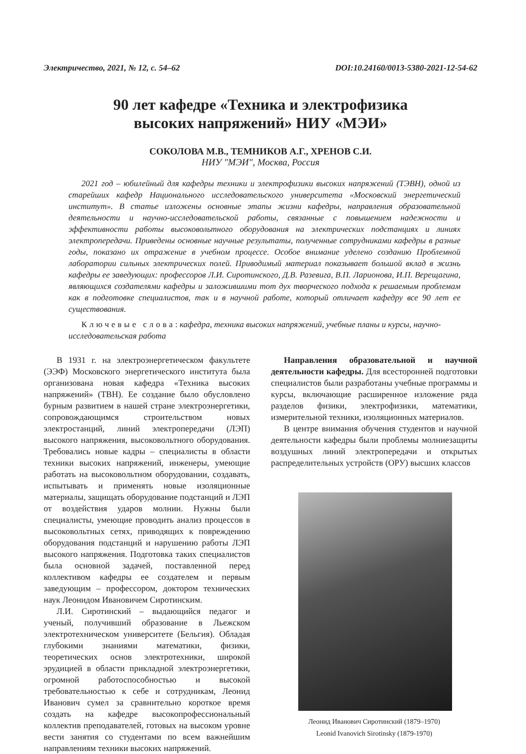Электричество, 2021, № 12, с. 54–62 DOI:10.24160/0013-5380-2021-12-54-62
90 лет кафедре «Техника и электрофизика
высоких напряжений» НИУ «МЭИ»
СОКОЛОВА М.В., ТЕМНИКОВ А.Г., ХРЕНОВ С.И.
НИУ "МЭИ", Москва, Россия
2021 год – юбилейный для кафедры техники и электрофизики высоких напряжений (ТЭВН), одной из старейших кафедр Национального исследовательского университета «Московский энергетический институт». В статье изложены основные этапы жизни кафедры, направления образовательной деятельности и научно-исследовательской работы, связанные с повышением надежности и эффективности работы высоковольтного оборудования на электрических подстанциях и линиях электропередачи. Приведены основные научные результаты, полученные сотрудниками кафедры в разные годы, показано их отражение в учебном процессе. Особое внимание уделено созданию Проблемной лаборатории сильных электрических полей. Приводимый материал показывает большой вклад в жизнь кафедры ее заведующих: профессоров Л.И. Сиротинского, Д.В. Разевига, В.П. Ларионова, И.П. Верещагина, являющихся создателями кафедры и заложившими тот дух творческого подхода к решаемым проблемам как в подготовке специалистов, так и в научной работе, который отличает кафедру все 90 лет ее существования.
Ключевые слова: кафедра, техника высоких напряжений, учебные планы и курсы, научно-исследовательская работа
В 1931 г. на электроэнергетическом факультете (ЭЭФ) Московского энергетического института была организована новая кафедра «Техника высоких напряжений» (ТВН). Ее создание было обусловлено бурным развитием в нашей стране электроэнергетики, сопровождающимся строительством новых электростанций, линий электропередачи (ЛЭП) высокого напряжения, высоковольтного оборудования. Требовались новые кадры – специалисты в области техники высоких напряжений, инженеры, умеющие работать на высоковольтном оборудовании, создавать, испытывать и применять новые изоляционные материалы, защищать оборудование подстанций и ЛЭП от воздействия ударов молнии. Нужны были специалисты, умеющие проводить анализ процессов в высоковольтных сетях, приводящих к повреждению оборудования подстанций и нарушению работы ЛЭП высокого напряжения. Подготовка таких специалистов была основной задачей, поставленной перед коллективом кафедры ее создателем и первым заведующим – профессором, доктором технических наук Леонидом Ивановичем Сиротинским.
Л.И. Сиротинский – выдающийся педагог и ученый, получивший образование в Льежском электротехническом университете (Бельгия). Обладая глубокими знаниями математики, физики, теоретических основ электротехники, широкой эрудицией в области прикладной электроэнергетики, огромной работоспособностью и высокой требовательностью к себе и сотрудникам, Леонид Иванович сумел за сравнительно короткое время создать на кафедре высокопрофессиональный коллектив преподавателей, готовых на высоком уровне вести занятия со студентами по всем важнейшим направлениям техники высоких напряжений.
Направления образовательной и научной деятельности кафедры. Для всесторонней подготовки специалистов были разработаны учебные программы и курсы, включающие расширенное изложение ряда разделов физики, электрофизики, математики, измерительной техники, изоляционных материалов.
В центре внимания обучения студентов и научной деятельности кафедры были проблемы молниезащиты воздушных линий электропередачи и открытых распределительных устройств (ОРУ) высших классов
Леонид Иванович Сиротинский (1879–1970)
Leonid Ivanovich Sirotinsky (1879-1970)